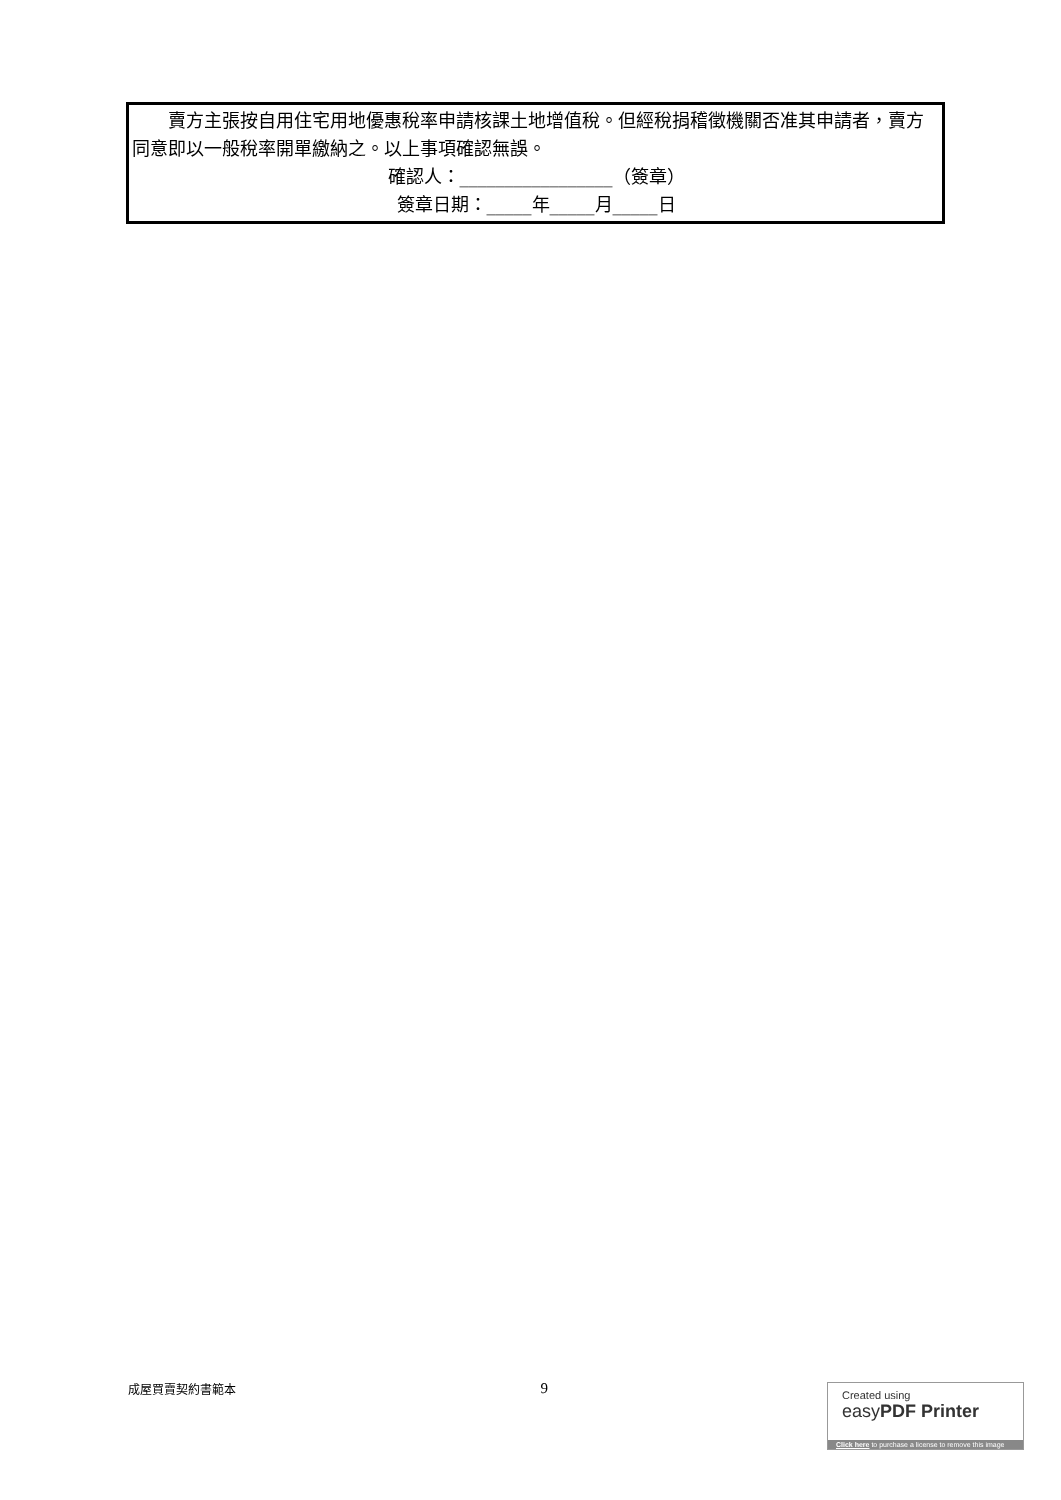賣方主張按自用住宅用地優惠稅率申請核課土地增值稅。但經稅捐稽徵機關否准其申請者，賣方同意即以一般稅率開單繳納之。以上事項確認無誤。
確認人：_________________（簽章）
簽章日期：_____年_____月_____日
成屋買賣契約書範本 9
Created using
easyPDF Printer
Click here to purchase a license to remove this image